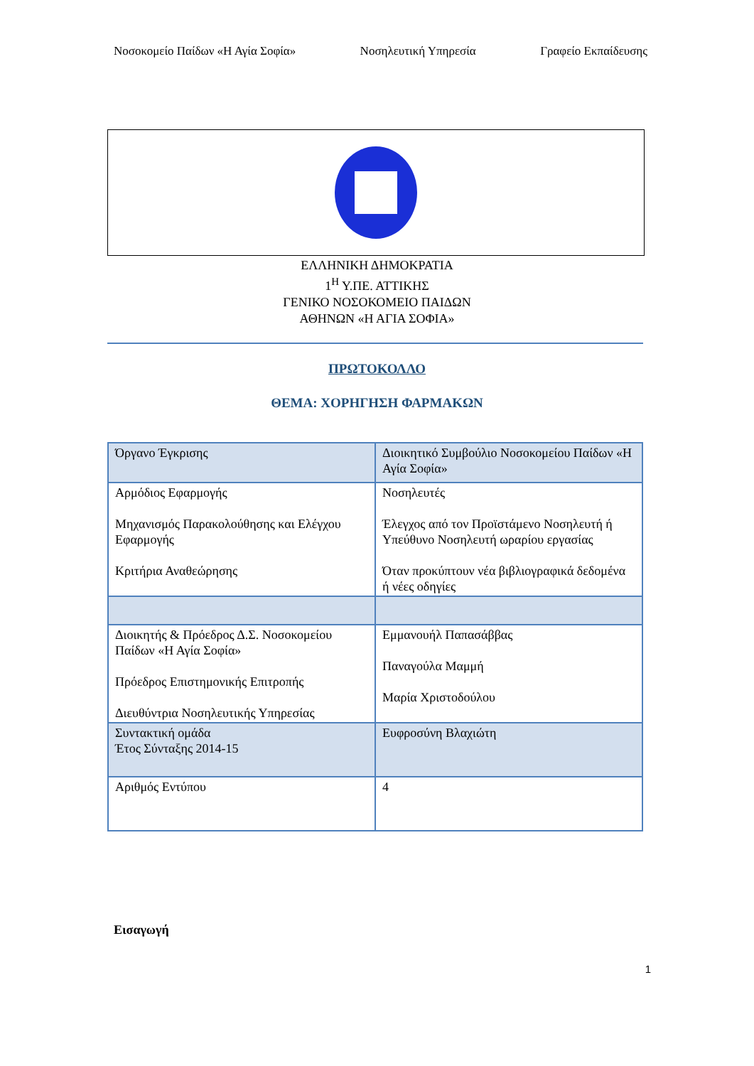Νοσοκομείο Παίδων «Η Αγία Σοφία» Νοσηλευτική Υπηρεσία Γραφείο Εκπαίδευσης
ΕΛΛΗΝΙΚΗ ΔΗΜΟΚΡΑΤΙΑ
1<sup>Η</sup> Υ.ΠΕ. ΑΤΤΙΚΗΣ
ΓΕΝΙΚΟ ΝΟΣΟΚΟΜΕΙΟ ΠΑΙΔΩΝ
ΑΘΗΝΩΝ «Η ΑΓΙΑ ΣΟΦΙΑ»
ΠΡΩΤΟΚΟΛΛΟ
ΘΕΜΑ: ΧΟΡΗΓΗΣΗ ΦΑΡΜΑΚΩΝ
| Όργανο Έγκρισης | Διοικητικό Συμβούλιο Νοσοκομείου Παίδων «Η Αγία Σοφία» |
| Αρμόδιος Εφαρμογής Μηχανισμός Παρακολούθησης και Ελέγχου Εφαρμογής Κριτήρια Αναθεώρησης | Νοσηλευτές Έλεγχος από τον Προϊστάμενο Νοσηλευτή ή Υπεύθυνο Νοσηλευτή ωραρίου εργασίας Όταν προκύπτουν νέα βιβλιογραφικά δεδομένα ή νέες οδηγίες |
| Διοικητής & Πρόεδρος Δ.Σ. Νοσοκομείου Παίδων «Η Αγία Σοφία» Πρόεδρος Επιστημονικής Επιτροπής Διευθύντρια Νοσηλευτικής Υπηρεσίας | Εμμανουήλ Παπασάββας Παναγούλα Μαμμή Μαρία Χριστοδούλου |
| Συντακτική ομάδα Έτος Σύνταξης 2014-15 | Ευφροσύνη Βλαχιώτη |
| Αριθμός Εντύπου | 4 |
Εισαγωγή
1